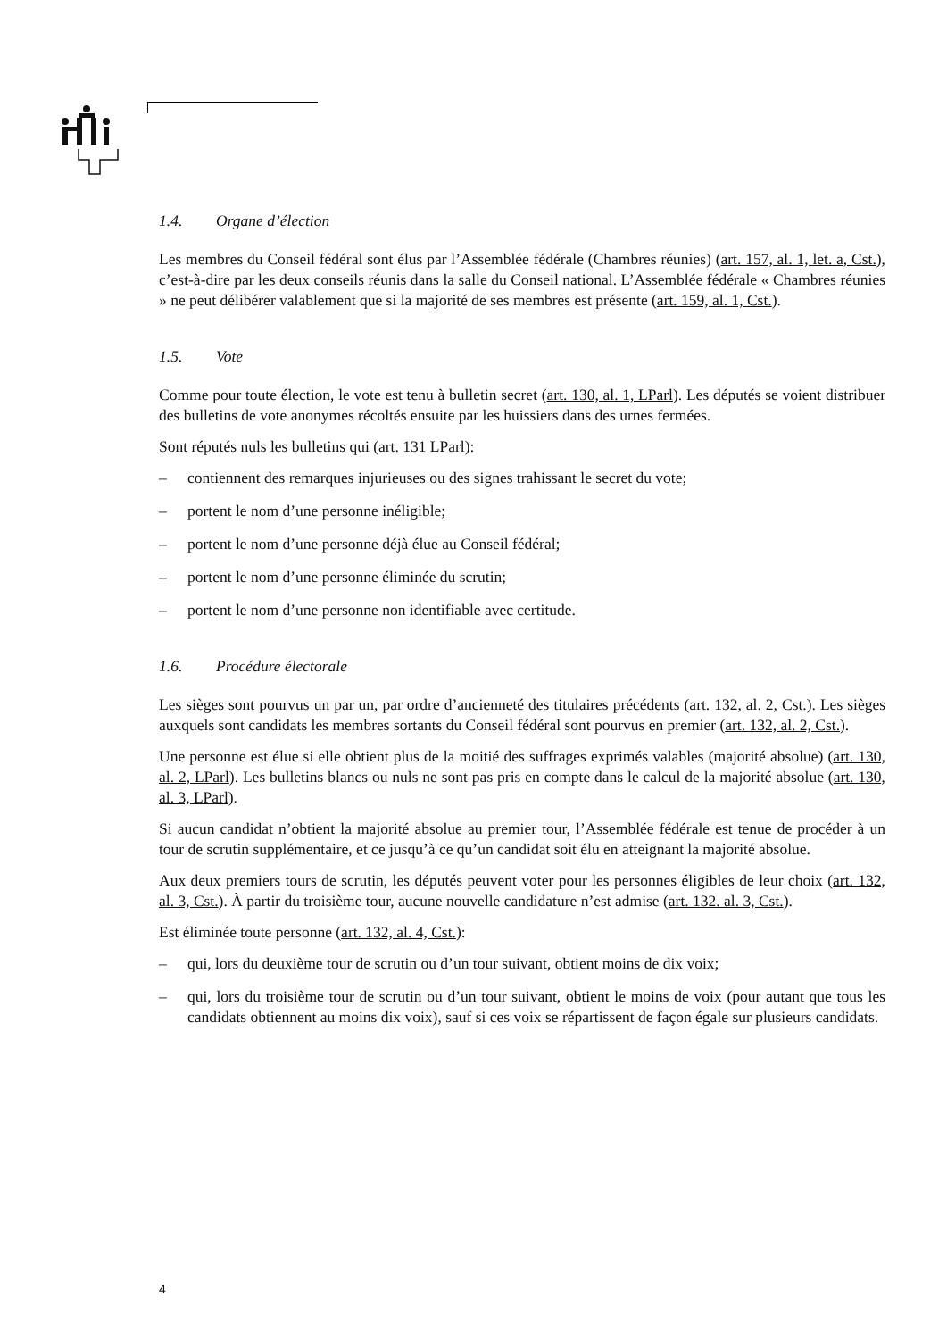1.4. Organe d’élection
Les membres du Conseil fédéral sont élus par l’Assemblée fédérale (Chambres réunies) (art. 157, al. 1, let. a, Cst.), c’est-à-dire par les deux conseils réunis dans la salle du Conseil national. L’Assemblée fédérale « Chambres réunies » ne peut délibérer valablement que si la majorité de ses membres est présente (art. 159, al. 1, Cst.).
1.5. Vote
Comme pour toute élection, le vote est tenu à bulletin secret (art. 130, al. 1, LParl). Les députés se voient distribuer des bulletins de vote anonymes récoltés ensuite par les huissiers dans des urnes fermées.
Sont réputés nuls les bulletins qui (art. 131 LParl):
– contiennent des remarques injurieuses ou des signes trahissant le secret du vote;
– portent le nom d’une personne inéligible;
– portent le nom d’une personne déjà élue au Conseil fédéral;
– portent le nom d’une personne éliminée du scrutin;
– portent le nom d’une personne non identifiable avec certitude.
1.6. Procédure électorale
Les sièges sont pourvus un par un, par ordre d’ancienneté des titulaires précédents (art. 132, al. 2, Cst.). Les sièges auxquels sont candidats les membres sortants du Conseil fédéral sont pourvus en premier (art. 132, al. 2, Cst.).
Une personne est élue si elle obtient plus de la moitié des suffrages exprimés valables (majorité absolue) (art. 130, al. 2, LParl). Les bulletins blancs ou nuls ne sont pas pris en compte dans le calcul de la majorité absolue (art. 130, al. 3, LParl).
Si aucun candidat n’obtient la majorité absolue au premier tour, l’Assemblée fédérale est tenue de procéder à un tour de scrutin supplémentaire, et ce jusqu’à ce qu’un candidat soit élu en atteignant la majorité absolue.
Aux deux premiers tours de scrutin, les députés peuvent voter pour les personnes éligibles de leur choix (art. 132, al. 3, Cst.). À partir du troisième tour, aucune nouvelle candidature n’est admise (art. 132. al. 3, Cst.).
Est éliminée toute personne (art. 132, al. 4, Cst.):
– qui, lors du deuxième tour de scrutin ou d’un tour suivant, obtient moins de dix voix;
– qui, lors du troisième tour de scrutin ou d’un tour suivant, obtient le moins de voix (pour autant que tous les candidats obtiennent au moins dix voix), sauf si ces voix se répartissent de façon égale sur plusieurs candidats.
4